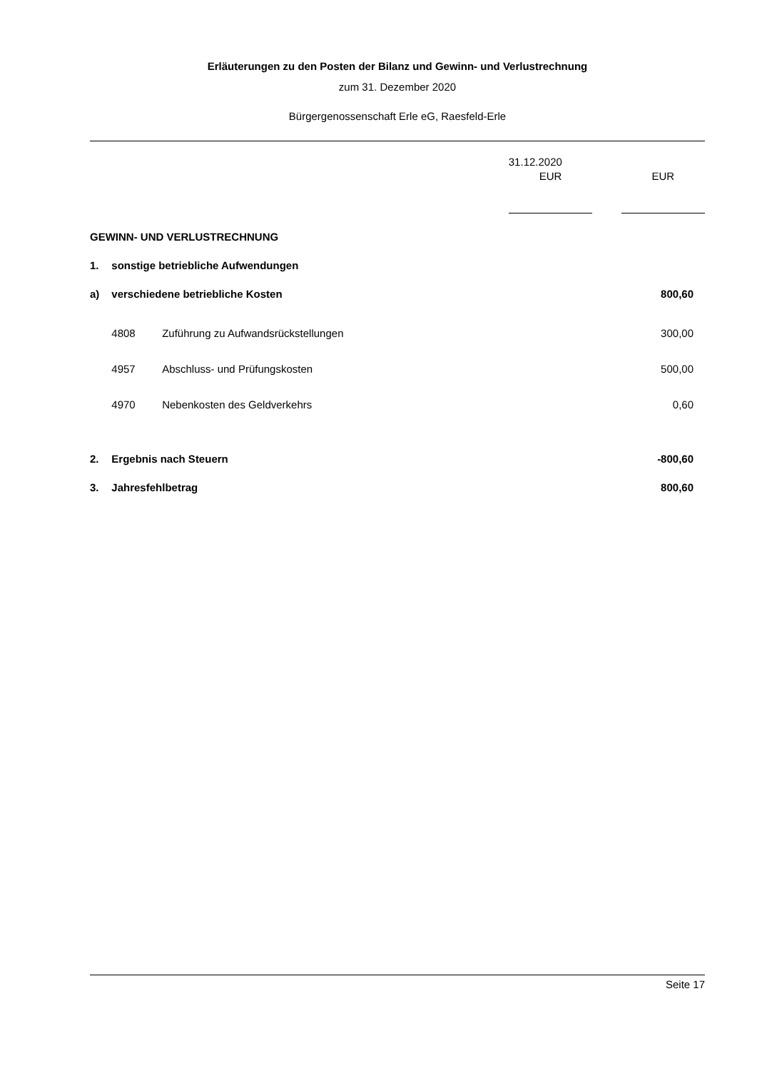Erläuterungen zu den Posten der Bilanz und Gewinn- und Verlustrechnung
zum 31. Dezember 2020
Bürgergenossenschaft Erle eG, Raesfeld-Erle
| | | | 31.12.2020 | | |
| | | | EUR | | EUR |
| GEWINN- UND VERLUSTRECHNUNG | | | | | |
| 1. | sonstige betriebliche Aufwendungen | | | | |
| a) | verschiedene betriebliche Kosten | | | | 800,60 |
| | 4808 | Zuführung zu Aufwandsrückstellungen | | | 300,00 |
| | 4957 | Abschluss- und Prüfungskosten | | | 500,00 |
| | 4970 | Nebenkosten des Geldverkehrs | | | 0,60 |
| 2. | Ergebnis nach Steuern | | | | -800,60 |
| 3. | Jahresfehlbetrag | | | | 800,60 |
Seite 17